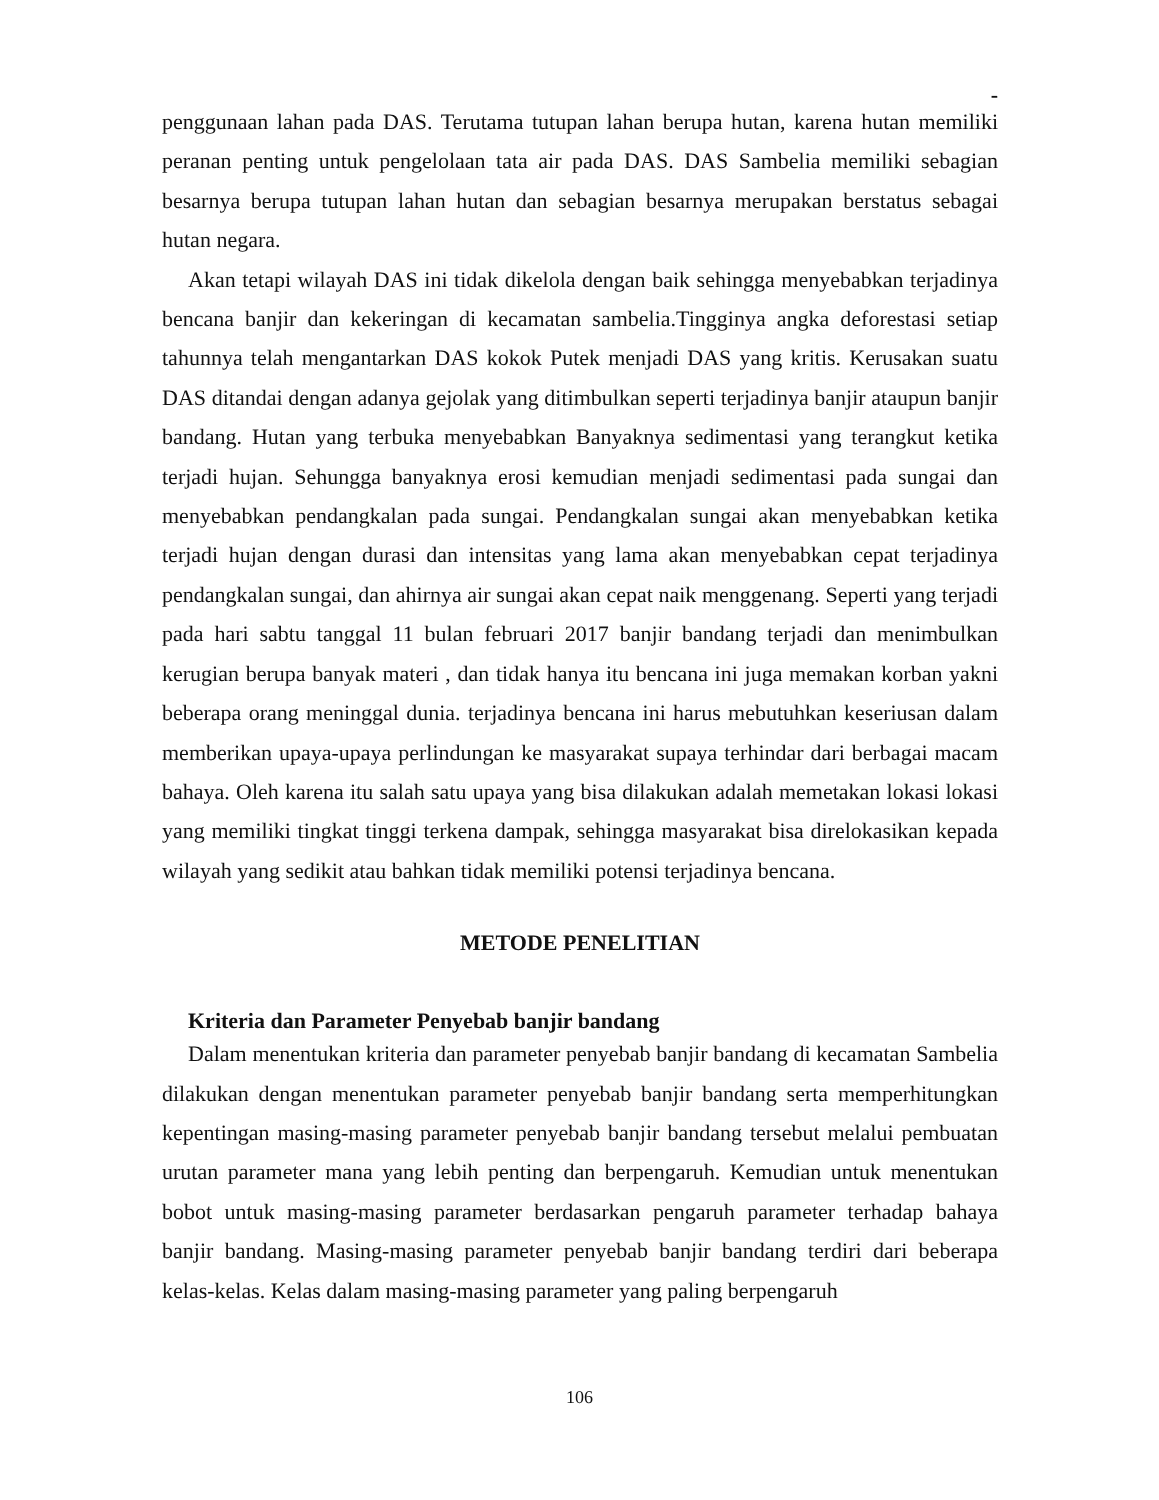-
penggunaan lahan pada DAS. Terutama tutupan lahan berupa hutan, karena hutan memiliki peranan penting untuk pengelolaan tata air pada DAS. DAS Sambelia memiliki sebagian besarnya berupa tutupan lahan hutan dan sebagian besarnya merupakan berstatus sebagai hutan negara.
Akan tetapi wilayah DAS ini tidak dikelola dengan baik sehingga menyebabkan terjadinya bencana banjir dan kekeringan di kecamatan sambelia.Tingginya angka deforestasi setiap tahunnya telah mengantarkan DAS kokok Putek menjadi DAS yang kritis. Kerusakan suatu DAS ditandai dengan adanya gejolak yang ditimbulkan seperti terjadinya banjir ataupun banjir bandang. Hutan yang terbuka menyebabkan Banyaknya sedimentasi yang terangkut ketika terjadi hujan. Sehungga banyaknya erosi kemudian menjadi sedimentasi pada sungai dan menyebabkan pendangkalan pada sungai. Pendangkalan sungai akan menyebabkan ketika terjadi hujan dengan durasi dan intensitas yang lama akan menyebabkan cepat terjadinya pendangkalan sungai, dan ahirnya air sungai akan cepat naik menggenang. Seperti yang terjadi pada hari sabtu tanggal 11 bulan februari 2017 banjir bandang terjadi dan menimbulkan kerugian berupa banyak materi , dan tidak hanya itu bencana ini juga memakan korban yakni beberapa orang meninggal dunia. terjadinya bencana ini harus mebutuhkan keseriusan dalam memberikan upaya-upaya perlindungan ke masyarakat supaya terhindar dari berbagai macam bahaya. Oleh karena itu salah satu upaya yang bisa dilakukan adalah memetakan lokasi lokasi yang memiliki tingkat tinggi terkena dampak, sehingga masyarakat bisa direlokasikan kepada wilayah yang sedikit atau bahkan tidak memiliki potensi terjadinya bencana.
METODE PENELITIAN
Kriteria dan Parameter Penyebab banjir bandang
Dalam menentukan kriteria dan parameter penyebab banjir bandang di kecamatan Sambelia dilakukan dengan menentukan parameter penyebab banjir bandang serta memperhitungkan kepentingan masing-masing parameter penyebab banjir bandang tersebut melalui pembuatan urutan parameter mana yang lebih penting dan berpengaruh. Kemudian untuk menentukan bobot untuk masing-masing parameter berdasarkan pengaruh parameter terhadap bahaya banjir bandang. Masing-masing parameter penyebab banjir bandang terdiri dari beberapa kelas-kelas. Kelas dalam masing-masing parameter yang paling berpengaruh
106